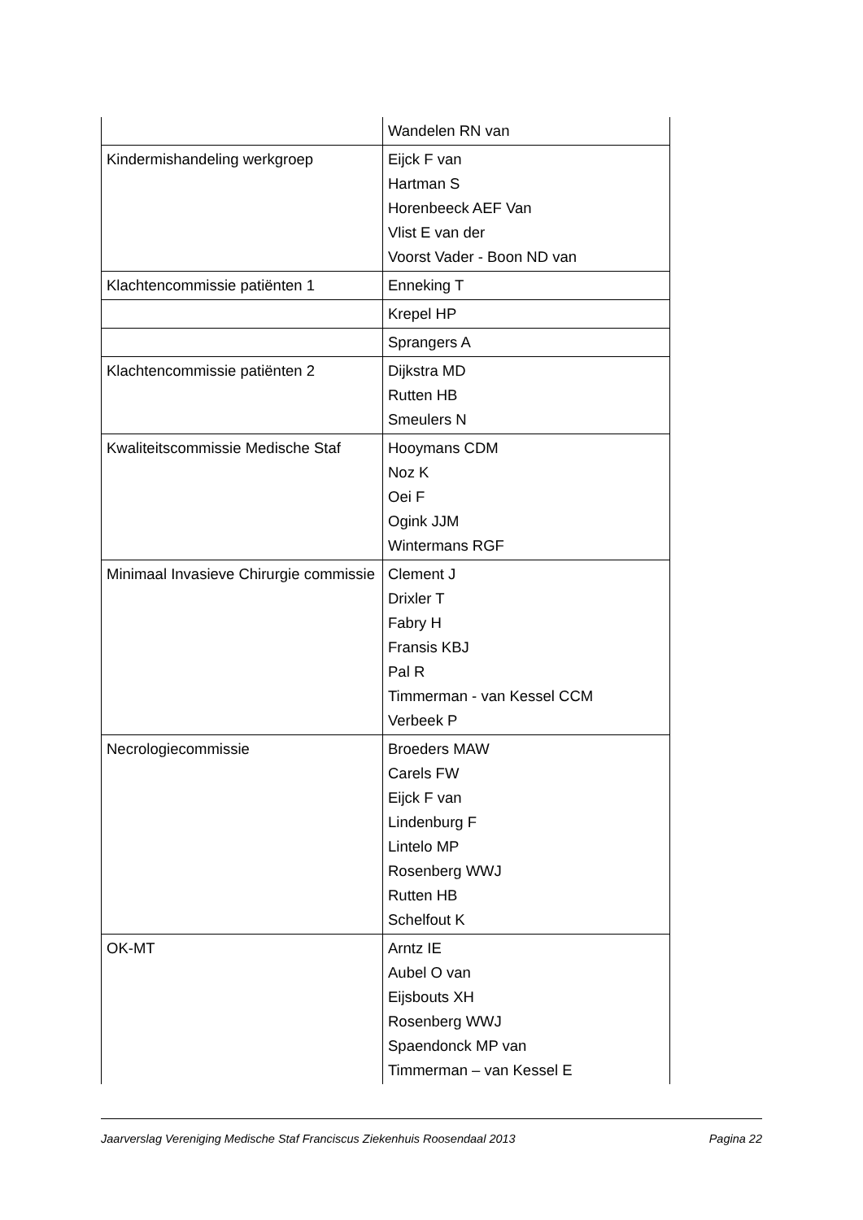| | Wandelen RN van |
| Kindermishandeling werkgroep | Eijck F van Hartman S Horenbeeck AEF Van Vlist E van der Voorst Vader - Boon ND van |
| Klachtencommissie patiënten 1 | Enneking T |
| | Krepel HP |
| | Sprangers A |
| Klachtencommissie patiënten 2 | Dijkstra MD Rutten HB Smeulers N |
| Kwaliteitscommissie Medische Staf | Hooymans CDM Noz K Oei F Ogink JJM Wintermans RGF |
| Minimaal Invasieve Chirurgie commissie | Clement J Drixler T Fabry H Fransis KBJ Pal R Timmerman - van Kessel CCM Verbeek P |
| Necrologiecommissie | Broeders MAW Carels FW Eijck F van Lindenburg F Lintelo MP Rosenberg WWJ Rutten HB Schelfout K |
| OK-MT | Arntz IE Aubel O van Eijsbouts XH Rosenberg WWJ Spaendonck MP van Timmerman – van Kessel E |
Jaarverslag Vereniging Medische Staf Franciscus Ziekenhuis Roosendaal 2013 Pagina 22